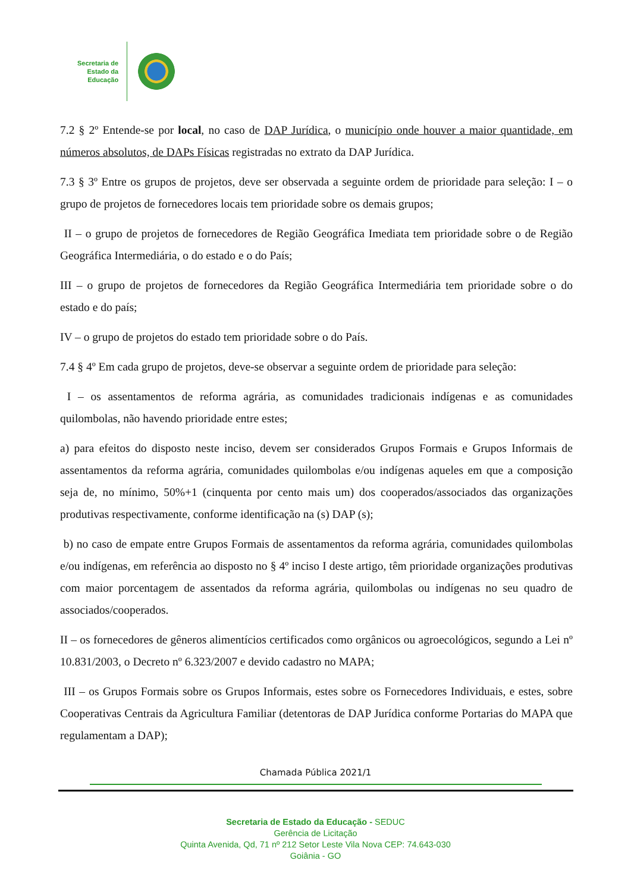Secretaria de
Estado da
Educação
7.2 § 2º Entende-se por local, no caso de DAP Jurídica, o município onde houver a maior quantidade, em números absolutos, de DAPs Físicas registradas no extrato da DAP Jurídica.
7.3 § 3º Entre os grupos de projetos, deve ser observada a seguinte ordem de prioridade para seleção: I – o grupo de projetos de fornecedores locais tem prioridade sobre os demais grupos;
II – o grupo de projetos de fornecedores de Região Geográfica Imediata tem prioridade sobre o de Região Geográfica Intermediária, o do estado e o do País;
III – o grupo de projetos de fornecedores da Região Geográfica Intermediária tem prioridade sobre o do estado e do país;
IV – o grupo de projetos do estado tem prioridade sobre o do País.
7.4 § 4º Em cada grupo de projetos, deve-se observar a seguinte ordem de prioridade para seleção:
I – os assentamentos de reforma agrária, as comunidades tradicionais indígenas e as comunidades quilombolas, não havendo prioridade entre estes;
a) para efeitos do disposto neste inciso, devem ser considerados Grupos Formais e Grupos Informais de assentamentos da reforma agrária, comunidades quilombolas e/ou indígenas aqueles em que a composição seja de, no mínimo, 50%+1 (cinquenta por cento mais um) dos cooperados/associados das organizações produtivas respectivamente, conforme identificação na (s) DAP (s);
b) no caso de empate entre Grupos Formais de assentamentos da reforma agrária, comunidades quilombolas e/ou indígenas, em referência ao disposto no § 4º inciso I deste artigo, têm prioridade organizações produtivas com maior porcentagem de assentados da reforma agrária, quilombolas ou indígenas no seu quadro de associados/cooperados.
II – os fornecedores de gêneros alimentícios certificados como orgânicos ou agroecológicos, segundo a Lei nº 10.831/2003, o Decreto nº 6.323/2007 e devido cadastro no MAPA;
III – os Grupos Formais sobre os Grupos Informais, estes sobre os Fornecedores Individuais, e estes, sobre Cooperativas Centrais da Agricultura Familiar (detentoras de DAP Jurídica conforme Portarias do MAPA que regulamentam a DAP);
Chamada Pública 2021/1
Secretaria de Estado da Educação - SEDUC
Gerência de Licitação
Quinta Avenida, Qd, 71 nº 212 Setor Leste Vila Nova CEP: 74.643-030
Goiânia - GO